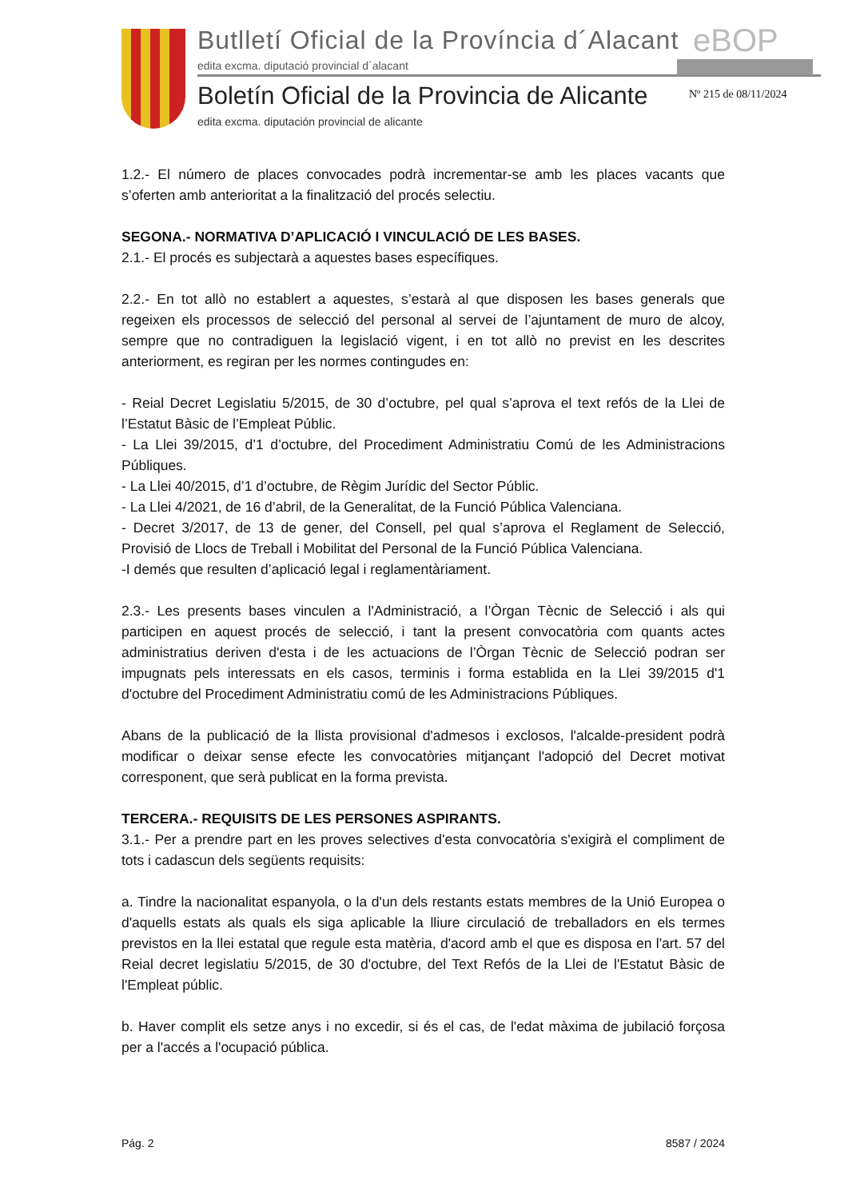Butlletí Oficial de la Província d´Alacant
eBOP
edita excma. diputació provincial d´alacant
Boletín Oficial de la Provincia de Alicante
Nº 215 de 08/11/2024
edita excma. diputación provincial de alicante
1.2.- El número de places convocades podrà incrementar-se amb les places vacants que s’oferten amb anterioritat a la finalització del procés selectiu.
SEGONA.- NORMATIVA D’APLICACIÓ I VINCULACIÓ DE LES BASES.
2.1.- El procés es subjectarà a aquestes bases específiques.
2.2.- En tot allò no establert a aquestes, s’estarà al que disposen les bases generals que regeixen els processos de selecció del personal al servei de l’ajuntament de muro de alcoy, sempre que no contradiguen la legislació vigent, i en tot allò no previst en les descrites anteriorment, es regiran per les normes contingudes en:
- Reial Decret Legislatiu 5/2015, de 30 d’octubre, pel qual s’aprova el text refós de la Llei de l’Estatut Bàsic de l’Empleat Públic.
- La Llei 39/2015, d’1 d’octubre, del Procediment Administratiu Comú de les Administracions Públiques.
- La Llei 40/2015, d’1 d’octubre, de Règim Jurídic del Sector Públic.
- La Llei 4/2021, de 16 d’abril, de la Generalitat, de la Funció Pública Valenciana.
- Decret 3/2017, de 13 de gener, del Consell, pel qual s’aprova el Reglament de Selecció, Provisió de Llocs de Treball i Mobilitat del Personal de la Funció Pública Valenciana.
-I demés que resulten d’aplicació legal i reglamentàriament.
2.3.- Les presents bases vinculen a l'Administració, a l’Òrgan Tècnic de Selecció i als qui participen en aquest procés de selecció, i tant la present convocatòria com quants actes administratius deriven d'esta i de les actuacions de l’Òrgan Tècnic de Selecció podran ser impugnats pels interessats en els casos, terminis i forma establida en la Llei 39/2015 d'1 d'octubre del Procediment Administratiu comú de les Administracions Públiques.
Abans de la publicació de la llista provisional d'admesos i exclosos, l'alcalde-president podrà modificar o deixar sense efecte les convocatòries mitjançant l'adopció del Decret motivat corresponent, que serà publicat en la forma prevista.
TERCERA.- REQUISITS DE LES PERSONES ASPIRANTS.
3.1.- Per a prendre part en les proves selectives d'esta convocatòria s'exigirà el compliment de tots i cadascun dels següents requisits:
a. Tindre la nacionalitat espanyola, o la d'un dels restants estats membres de la Unió Europea o d'aquells estats als quals els siga aplicable la lliure circulació de treballadors en els termes previstos en la llei estatal que regule esta matèria, d'acord amb el que es disposa en l'art. 57 del Reial decret legislatiu 5/2015, de 30 d'octubre, del Text Refós de la Llei de l'Estatut Bàsic de l'Empleat públic.
b. Haver complit els setze anys i no excedir, si és el cas, de l'edat màxima de jubilació forçosa per a l'accés a l'ocupació pública.
Pág. 2 8587 / 2024